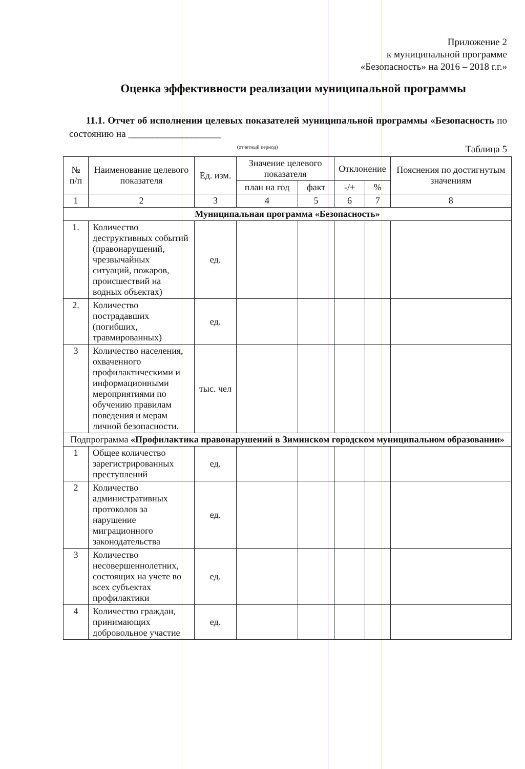Приложение 2
к муниципальной программе
«Безопасность» на 2016 – 2018 г.г.»
Оценка эффективности реализации муниципальной программы
11.1. Отчет об исполнении целевых показателей муниципальной программы «Безопасность по состоянию на ___________________
(отчетный период)
Таблица 5
| № п/п | Наименование целевого показателя | Ед. изм. | Значение целевого показателя | | Отклонение | | Пояснения по достигнутым значениям |
| --- | --- | --- | --- | --- | --- | --- | --- |
| | | | план на год | факт | -/+ | % | |
| 1 | 2 | 3 | 4 | 5 | 6 | 7 | 8 |
| Муниципальная программа «Безопасность» | | | | | | | |
| 1. | Количество деструктивных событий (правонарушений, чрезвычайных ситуаций, пожаров, происшествий на водных объектах) | ед. | | | | | |
| 2. | Количество пострадавших (погибших, травмированных) | ед. | | | | | |
| 3 | Количество населения, охваченного профилактическими и информационными мероприятиями по обучению правилам поведения и мерам личной безопасности. | тыс. чел | | | | | |
| Подпрограмма «Профилактика правонарушений в Зиминском городском муниципальном образовании» | | | | | | | |
| 1 | Общее количество зарегистрированных преступлений | ед. | | | | | |
| 2 | Количество административных протоколов за нарушение миграционного законодательства | ед. | | | | | |
| 3 | Количество несовершеннолетних, состоящих на учете во всех субъектах профилактики | ед. | | | | | |
| 4 | Количество граждан, принимающих добровольное участие | ед. | | | | | |